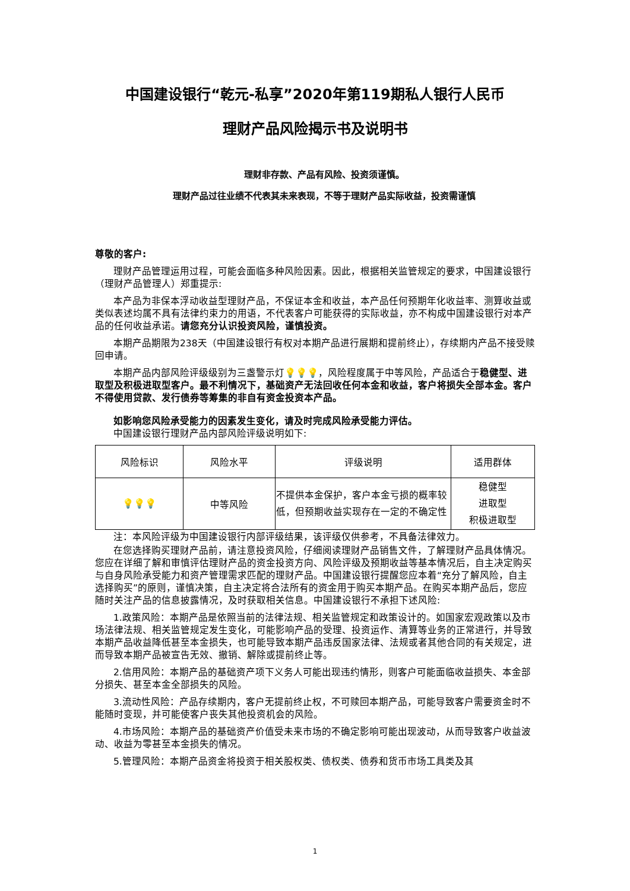中国建设银行“乾元-私享”2020年第119期私人银行人民币
理财产品风险揭示书及说明书
理财非存款、产品有风险、投资须谨慎。
理财产品过往业绩不代表其未来表现，不等于理财产品实际收益，投资需谨慎
尊敬的客户:
理财产品管理运用过程，可能会面临多种风险因素。因此，根据相关监管规定的要求，中国建设银行（理财产品管理人）郑重提示:
本产品为非保本浮动收益型理财产品，不保证本金和收益，本产品任何预期年化收益率、测算收益或类似表述均属不具有法律约束力的用语，不代表客户可能获得的实际收益，亦不构成中国建设银行对本产品的任何收益承诺。请您充分认识投资风险，谨慎投资。
本期产品期限为238天（中国建设银行有权对本期产品进行展期和提前终止），存续期内产品不接受赎回申请。
本期产品内部风险评级级别为三盏警示灯💡💡💡，风险程度属于中等风险，产品适合于稳健型、进取型及积极进取型客户。最不利情况下，基础资产无法回收任何本金和收益，客户将损失全部本金。客户不得使用贷款、发行债券等筹集的非自有资金投资本产品。
如影响您风险承受能力的因素发生变化，请及时完成风险承受能力评估。
中国建设银行理财产品内部风险评级说明如下:
| 风险标识 | 风险水平 | 评级说明 | 适用群体 |
| --- | --- | --- | --- |
| 💡💡💡 | 中等风险 | 不提供本金保护，客户本金亏损的概率较低，但预期收益实现存在一定的不确定性 | 稳健型 进取型 积极进取型 |
注：本风险评级为中国建设银行内部评级结果，该评级仅供参考，不具备法律效力。
在您选择购买理财产品前，请注意投资风险，仔细阅读理财产品销售文件，了解理财产品具体情况。您应在详细了解和审慎评估理财产品的资金投资方向、风险评级及预期收益等基本情况后，自主决定购买与自身风险承受能力和资产管理需求匹配的理财产品。中国建设银行提醒您应本着“充分了解风险，自主选择购买”的原则，谨慎决策，自主决定将合法所有的资金用于购买本期产品。在购买本期产品后，您应随时关注产品的信息披露情况，及时获取相关信息。中国建设银行不承担下述风险:
1.政策风险：本期产品是依照当前的法律法规、相关监管规定和政策设计的。如国家宏观政策以及市场法律法规、相关监管规定发生变化，可能影响产品的受理、投资运作、清算等业务的正常进行，并导致本期产品收益降低甚至本金损失，也可能导致本期产品违反国家法律、法规或者其他合同的有关规定，进而导致本期产品被宣告无效、撤销、解除或提前终止等。
2.信用风险：本期产品的基础资产项下义务人可能出现违约情形，则客户可能面临收益损失、本金部分损失、甚至本金全部损失的风险。
3.流动性风险：产品存续期内，客户无提前终止权，不可赎回本期产品，可能导致客户需要资金时不能随时变现，并可能使客户丧失其他投资机会的风险。
4.市场风险：本期产品的基础资产价值受未来市场的不确定影响可能出现波动，从而导致客户收益波动、收益为零甚至本金损失的情况。
5.管理风险：本期产品资金将投资于相关股权类、债权类、债券和货币市场工具类及其
1